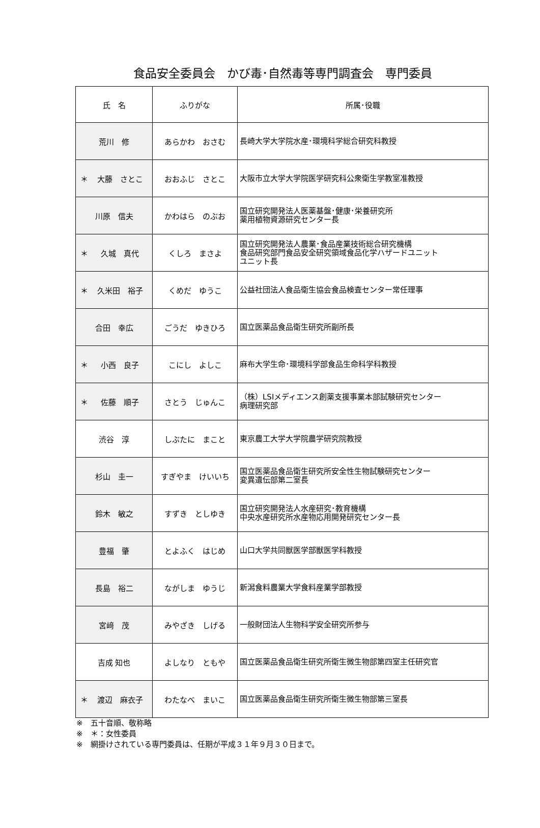食品安全委員会　かび毒･自然毒等専門調査会　専門委員
| 氏 名 | ふりがな | 所属･役職 |
| --- | --- | --- |
| 荒川 修 | あらかわ おさむ | 長崎大学大学院水産･環境科学総合研究科教授 |
| ＊ 大藤 さとこ | おおふじ さとこ | 大阪市立大学大学院医学研究科公衆衛生学教室准教授 |
| 川原 信夫 | かわはら のぶお | 国立研究開発法人医薬基盤･健康･栄養研究所 薬用植物資源研究センター長 |
| ＊ 久城 真代 | くしろ まさよ | 国立研究開発法人農業･食品産業技術総合研究機構 食品研究部門食品安全研究領域食品化学ハザードユニット ユニット長 |
| ＊ 久米田 裕子 | くめだ ゆうこ | 公益社団法人食品衛生協会食品検査センター常任理事 |
| 合田 幸広 | ごうだ ゆきひろ | 国立医薬品食品衛生研究所副所長 |
| ＊ 小西 良子 | こにし よしこ | 麻布大学生命･環境科学部食品生命科学科教授 |
| ＊ 佐藤 順子 | さとう じゅんこ | （株）LSIメディエンス創薬支援事業本部試験研究センター 病理研究部 |
| 渋谷 淳 | しぶたに まこと | 東京農工大学大学院農学研究院教授 |
| 杉山 圭一 | すぎやま けいいち | 国立医薬品食品衛生研究所安全性生物試験研究センター 変異遺伝部第二室長 |
| 鈴木 敏之 | すずき としゆき | 国立研究開発法人水産研究･教育機構 中央水産研究所水産物応用開発研究センター長 |
| 豊福 肇 | とよふく はじめ | 山口大学共同獣医学部獣医学科教授 |
| 長島 裕二 | ながしま ゆうじ | 新潟食料農業大学食料産業学部教授 |
| 宮﨑 茂 | みやざき しげる | 一般財団法人生物科学安全研究所参与 |
| 吉成 知也 | よしなり ともや | 国立医薬品食品衛生研究所衛生微生物部第四室主任研究官 |
| ＊ 渡辺 麻衣子 | わたなべ まいこ | 国立医薬品食品衛生研究所衛生微生物部第三室長 |
※　五十音順、敬称略
※　＊：女性委員
※　網掛けされている専門委員は、任期が平成３１年９月３０日まで。